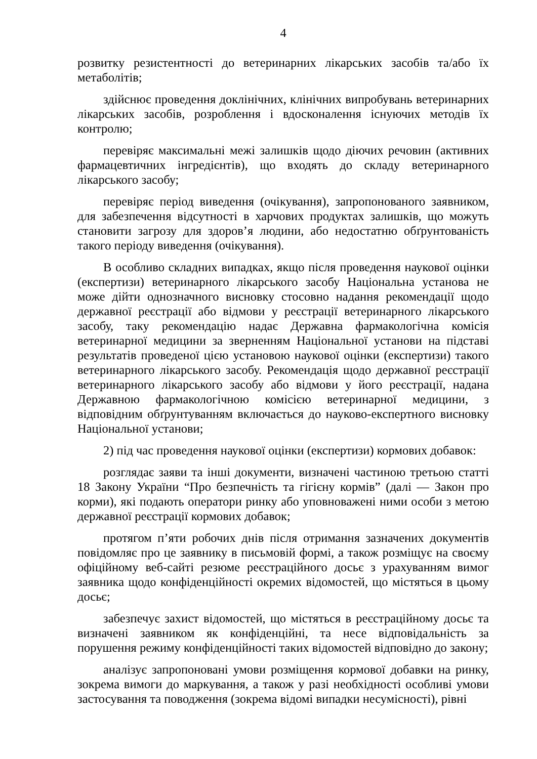4
розвитку резистентності до ветеринарних лікарських засобів та/або їх метаболітів;
здійснює проведення доклінічних, клінічних випробувань ветеринарних лікарських засобів, розроблення і вдосконалення існуючих методів їх контролю;
перевіряє максимальні межі залишків щодо діючих речовин (активних фармацевтичних інгредієнтів), що входять до складу ветеринарного лікарського засобу;
перевіряє період виведення (очікування), запропонованого заявником, для забезпечення відсутності в харчових продуктах залишків, що можуть становити загрозу для здоров’я людини, або недостатню обґрунтованість такого періоду виведення (очікування).
В особливо складних випадках, якщо після проведення наукової оцінки (експертизи) ветеринарного лікарського засобу Національна установа не може дійти однозначного висновку стосовно надання рекомендації щодо державної реєстрації або відмови у реєстрації ветеринарного лікарського засобу, таку рекомендацію надає Державна фармакологічна комісія ветеринарної медицини за зверненням Національної установи на підставі результатів проведеної цією установою наукової оцінки (експертизи) такого ветеринарного лікарського засобу. Рекомендація щодо державної реєстрації ветеринарного лікарського засобу або відмови у його реєстрації, надана Державною фармакологічною комісією ветеринарної медицини, з відповідним обґрунтуванням включається до науково-експертного висновку Національної установи;
2) під час проведення наукової оцінки (експертизи) кормових добавок:
розглядає заяви та інші документи, визначені частиною третьою статті 18 Закону України “Про безпечність та гігієну кормів” (далі — Закон про корми), які подають оператори ринку або уповноважені ними особи з метою державної реєстрації кормових добавок;
протягом п’яти робочих днів після отримання зазначених документів повідомляє про це заявнику в письмовій формі, а також розміщує на своєму офіційному веб-сайті резюме реєстраційного досьє з урахуванням вимог заявника щодо конфіденційності окремих відомостей, що містяться в цьому досьє;
забезпечує захист відомостей, що містяться в реєстраційному досьє та визначені заявником як конфіденційні, та несе відповідальність за порушення режиму конфіденційності таких відомостей відповідно до закону;
аналізує запропоновані умови розміщення кормової добавки на ринку, зокрема вимоги до маркування, а також у разі необхідності особливі умови застосування та поводження (зокрема відомі випадки несумісності), рівні